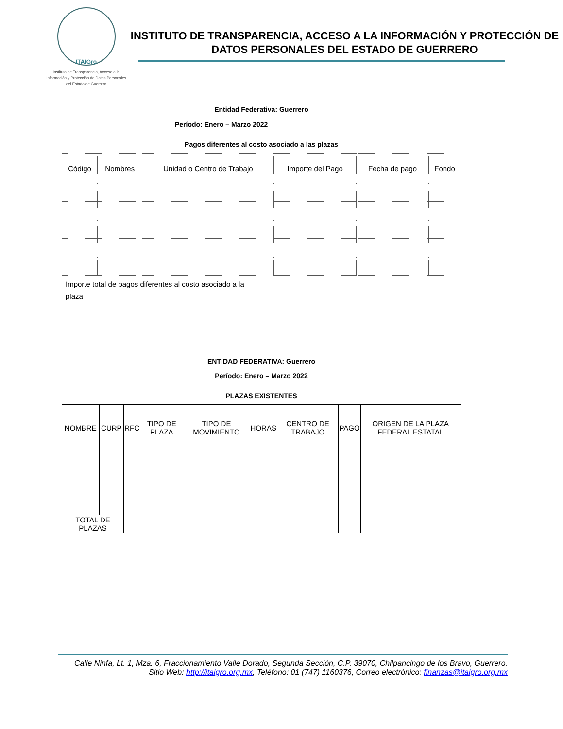ITAIGro
Instituto de Transparencia, Acceso a la Información y Protección de Datos Personales del Estado de Guerrero
INSTITUTO DE TRANSPARENCIA, ACCESO A LA INFORMACIÓN Y PROTECCIÓN DE DATOS PERSONALES DEL ESTADO DE GUERRERO
Entidad Federativa: Guerrero
Período: Enero – Marzo 2022
Pagos diferentes al costo asociado a las plazas
| Código | Nombres | Unidad o Centro de Trabajo | Importe del Pago | Fecha de pago | Fondo |
Importe total de pagos diferentes al costo asociado a la plaza
ENTIDAD FEDERATIVA: Guerrero
Período: Enero – Marzo 2022
PLAZAS EXISTENTES
| NOMBRE | CURP | RFC | TIPO DE PLAZA | TIPO DE MOVIMIENTO | HORAS | CENTRO DE TRABAJO | PAGO | ORIGEN DE LA PLAZA FEDERAL ESTATAL |
| TOTAL DE PLAZAS | | | | | | | | |
Calle Ninfa, Lt. 1, Mza. 6, Fraccionamiento Valle Dorado, Segunda Sección, C.P. 39070, Chilpancingo de los Bravo, Guerrero. Sitio Web: http://itaigro.org.mx, Teléfono: 01 (747) 1160376, Correo electrónico: finanzas@itaigro.org.mx